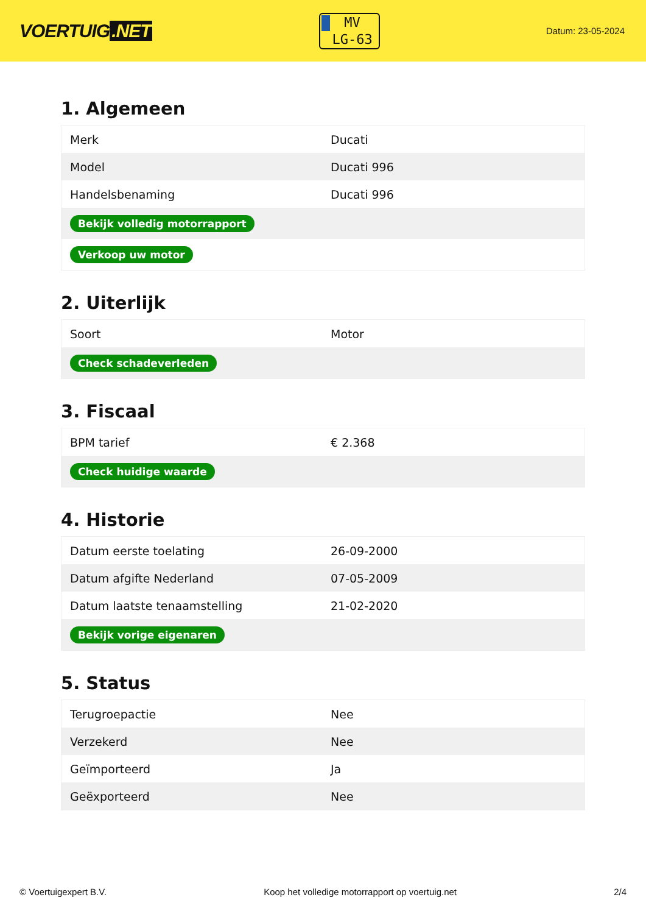VOERTUIG.NET
MV
LG-63
Datum: 23-05-2024
1. Algemeen
| Merk | Ducati |
| Model | Ducati 996 |
| Handelsbenaming | Ducati 996 |
| Bekijk volledig motorrapport | |
| Verkoop uw motor | |
2. Uiterlijk
| Soort | Motor |
| Check schadeverleden | |
3. Fiscaal
| BPM tarief | € 2.368 |
| Check huidige waarde | |
4. Historie
| Datum eerste toelating | 26-09-2000 |
| Datum afgifte Nederland | 07-05-2009 |
| Datum laatste tenaamstelling | 21-02-2020 |
| Bekijk vorige eigenaren | |
5. Status
| Terugroepactie | Nee |
| Verzekerd | Nee |
| Geïmporteerd | Ja |
| Geëxporteerd | Nee |
© Voertuigexpert B.V. Koop het volledige motorrapport op voertuig.net 2/4